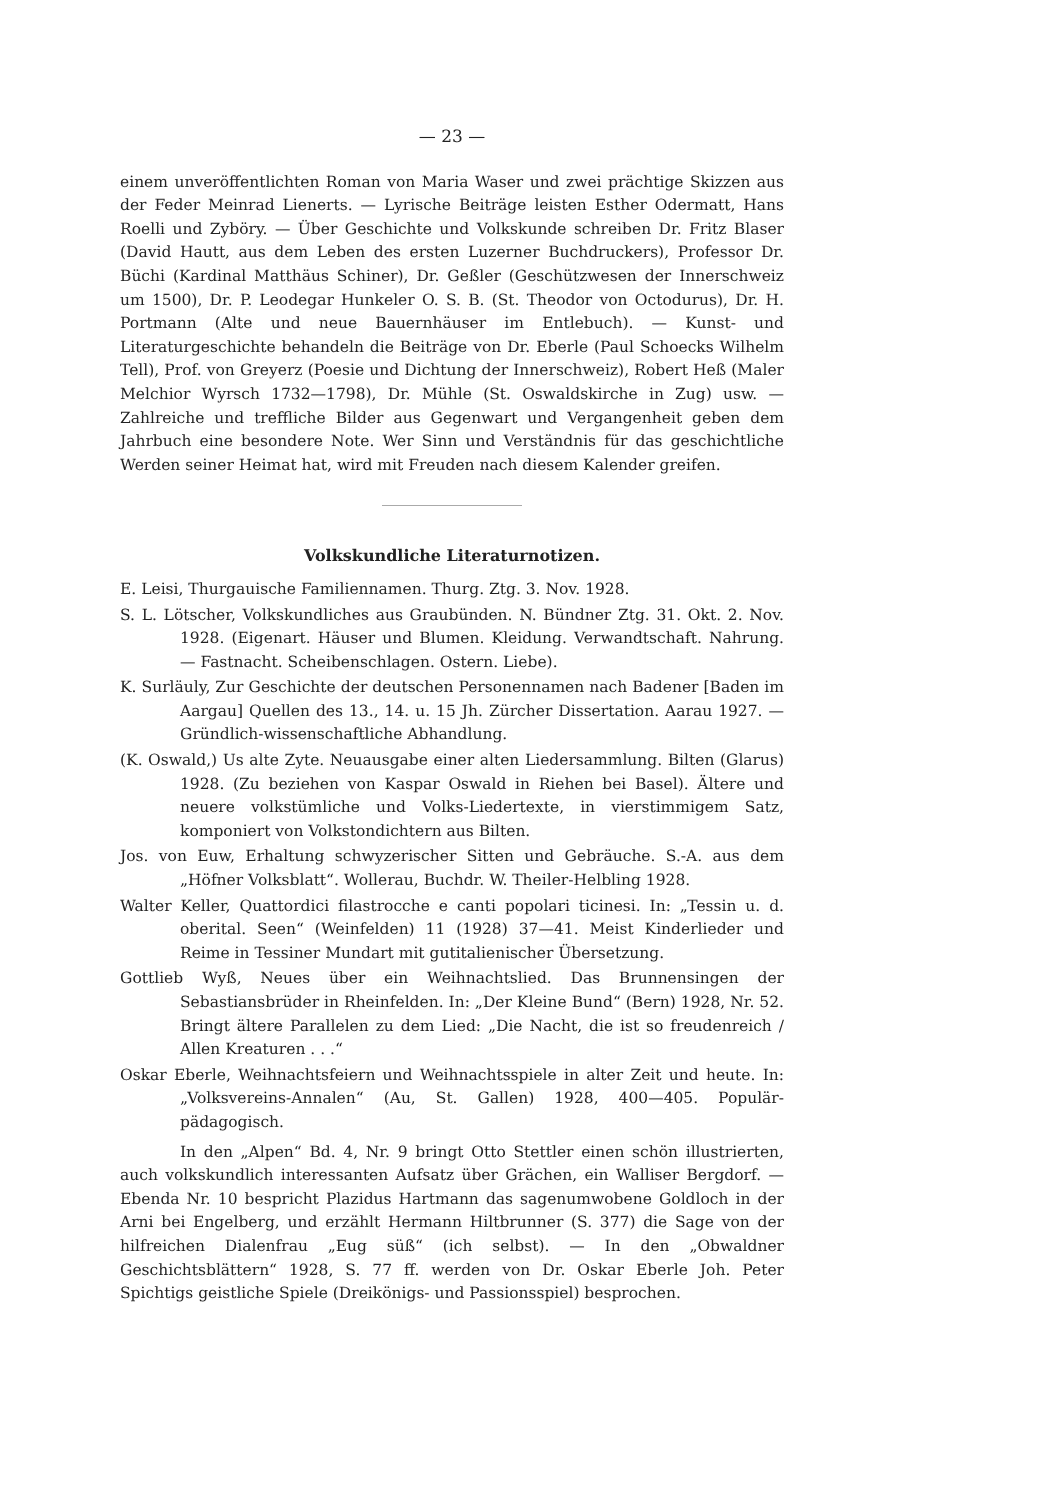— 23 —
einem unveröffentlichten Roman von Maria Waser und zwei prächtige Skizzen aus der Feder Meinrad Lienerts. — Lyrische Beiträge leisten Esther Odermatt, Hans Roelli und Zyböry. — Über Geschichte und Volkskunde schreiben Dr. Fritz Blaser (David Hautt, aus dem Leben des ersten Luzerner Buchdruckers), Professor Dr. Büchi (Kardinal Matthäus Schiner), Dr. Geßler (Geschützwesen der Innerschweiz um 1500), Dr. P. Leodegar Hunkeler O. S. B. (St. Theodor von Octodurus), Dr. H. Portmann (Alte und neue Bauernhäuser im Entlebuch). — Kunst- und Literaturgeschichte behandeln die Beiträge von Dr. Eberle (Paul Schoecks Wilhelm Tell), Prof. von Greyerz (Poesie und Dichtung der Innerschweiz), Robert Heß (Maler Melchior Wyrsch 1732—1798), Dr. Mühle (St. Oswaldskirche in Zug) usw. — Zahlreiche und treffliche Bilder aus Gegenwart und Vergangenheit geben dem Jahrbuch eine besondere Note. Wer Sinn und Verständnis für das geschichtliche Werden seiner Heimat hat, wird mit Freuden nach diesem Kalender greifen.
Volkskundliche Literaturnotizen.
E. Leisi, Thurgauische Familiennamen. Thurg. Ztg. 3. Nov. 1928.
S. L. Lötscher, Volkskundliches aus Graubünden. N. Bündner Ztg. 31. Okt. 2. Nov. 1928. (Eigenart. Häuser und Blumen. Kleidung. Verwandtschaft. Nahrung. — Fastnacht. Scheibenschlagen. Ostern. Liebe).
K. Surläuly, Zur Geschichte der deutschen Personennamen nach Badener [Baden im Aargau] Quellen des 13., 14. u. 15 Jh. Zürcher Dissertation. Aarau 1927. — Gründlich-wissenschaftliche Abhandlung.
(K. Oswald,) Us alte Zyte. Neuausgabe einer alten Liedersammlung. Bilten (Glarus) 1928. (Zu beziehen von Kaspar Oswald in Riehen bei Basel). Ältere und neuere volkstümliche und Volks-Liedertexte, in vierstimmigem Satz, komponiert von Volkstondichtern aus Bilten.
Jos. von Euw, Erhaltung schwyzerischer Sitten und Gebräuche. S.-A. aus dem „Höfner Volksblatt“. Wollerau, Buchdr. W. Theiler-Helbling 1928.
Walter Keller, Quattordici filastrocche e canti popolari ticinesi. In: „Tessin u. d. oberital. Seen“ (Weinfelden) 11 (1928) 37—41. Meist Kinderlieder und Reime in Tessiner Mundart mit gutitalienischer Übersetzung.
Gottlieb Wyß, Neues über ein Weihnachtslied. Das Brunnensingen der Sebastiansbrüder in Rheinfelden. In: „Der Kleine Bund“ (Bern) 1928, Nr. 52. Bringt ältere Parallelen zu dem Lied: „Die Nacht, die ist so freudenreich / Allen Kreaturen . . .“
Oskar Eberle, Weihnachtsfeiern und Weihnachtsspiele in alter Zeit und heute. In: „Volksvereins-Annalen“ (Au, St. Gallen) 1928, 400—405. Populär-pädagogisch.
In den „Alpen“ Bd. 4, Nr. 9 bringt Otto Stettler einen schön illustrierten, auch volkskundlich interessanten Aufsatz über Grächen, ein Walliser Bergdorf. — Ebenda Nr. 10 bespricht Plazidus Hartmann das sagenumwobene Goldloch in der Arni bei Engelberg, und erzählt Hermann Hiltbrunner (S. 377) die Sage von der hilfreichen Dialenfrau „Eug süß“ (ich selbst). — In den „Obwaldner Geschichtsblättern“ 1928, S. 77 ff. werden von Dr. Oskar Eberle Joh. Peter Spichtigs geistliche Spiele (Dreikönigs- und Passionsspiel) besprochen.